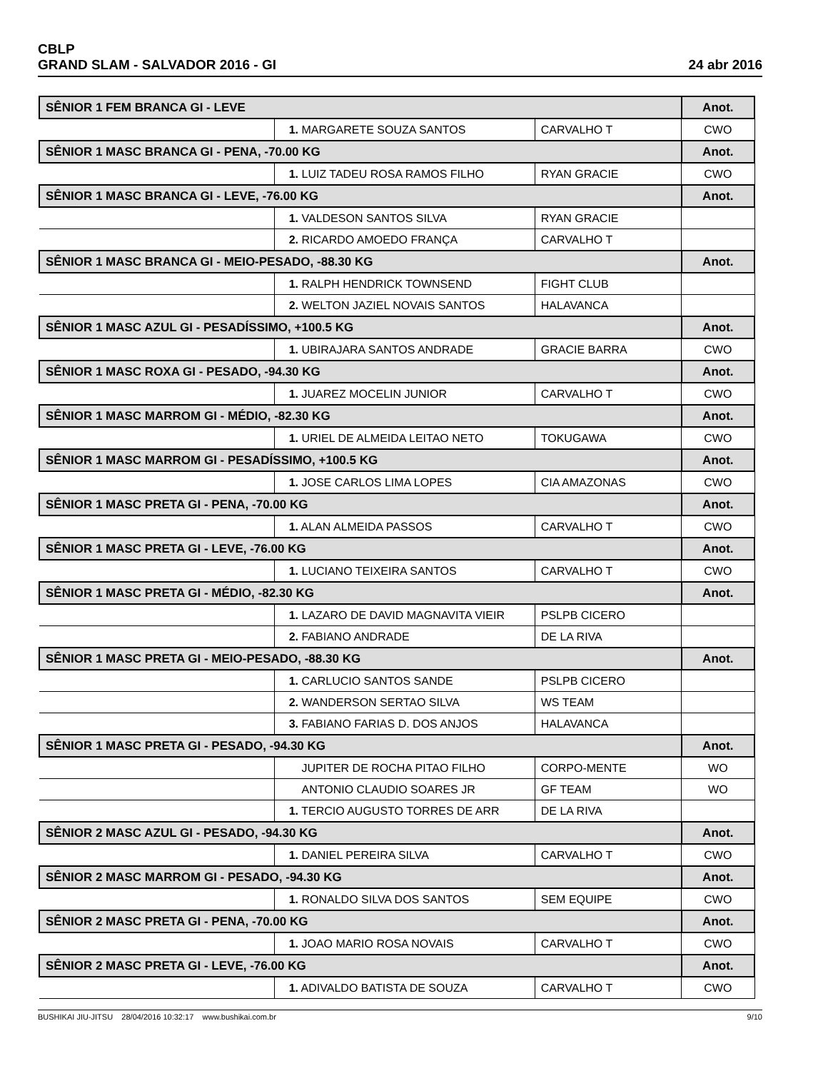CBLP
GRAND SLAM - SALVADOR 2016 - GI
24 abr 2016
| SÊNIOR 1 FEM BRANCA GI - LEVE | | | Anot. |
| | 1. MARGARETE SOUZA SANTOS | CARVALHO T | CWO |
| SÊNIOR 1 MASC BRANCA GI - PENA, -70.00 KG | | | Anot. |
| | 1. LUIZ TADEU ROSA RAMOS FILHO | RYAN GRACIE | CWO |
| SÊNIOR 1 MASC BRANCA GI - LEVE, -76.00 KG | | | Anot. |
| | 1. VALDESON SANTOS SILVA | RYAN GRACIE | |
| | 2. RICARDO AMOEDO FRANÇA | CARVALHO T | |
| SÊNIOR 1 MASC BRANCA GI - MEIO-PESADO, -88.30 KG | | | Anot. |
| | 1. RALPH HENDRICK TOWNSEND | FIGHT CLUB | |
| | 2. WELTON JAZIEL NOVAIS SANTOS | HALAVANCA | |
| SÊNIOR 1 MASC AZUL GI - PESADÍSSIMO, +100.5 KG | | | Anot. |
| | 1. UBIRAJARA SANTOS ANDRADE | GRACIE BARRA | CWO |
| SÊNIOR 1 MASC ROXA GI - PESADO, -94.30 KG | | | Anot. |
| | 1. JUAREZ MOCELIN JUNIOR | CARVALHO T | CWO |
| SÊNIOR 1 MASC MARROM GI - MÉDIO, -82.30 KG | | | Anot. |
| | 1. URIEL DE ALMEIDA LEITAO NETO | TOKUGAWA | CWO |
| SÊNIOR 1 MASC MARROM GI - PESADÍSSIMO, +100.5 KG | | | Anot. |
| | 1. JOSE CARLOS LIMA LOPES | CIA AMAZONAS | CWO |
| SÊNIOR 1 MASC PRETA GI - PENA, -70.00 KG | | | Anot. |
| | 1. ALAN ALMEIDA PASSOS | CARVALHO T | CWO |
| SÊNIOR 1 MASC PRETA GI - LEVE, -76.00 KG | | | Anot. |
| | 1. LUCIANO TEIXEIRA SANTOS | CARVALHO T | CWO |
| SÊNIOR 1 MASC PRETA GI - MÉDIO, -82.30 KG | | | Anot. |
| | 1. LAZARO DE DAVID MAGNAVITA VIEIR | PSLPB CICERO | |
| | 2. FABIANO ANDRADE | DE LA RIVA | |
| SÊNIOR 1 MASC PRETA GI - MEIO-PESADO, -88.30 KG | | | Anot. |
| | 1. CARLUCIO SANTOS SANDE | PSLPB CICERO | |
| | 2. WANDERSON SERTAO SILVA | WS TEAM | |
| | 3. FABIANO FARIAS D. DOS ANJOS | HALAVANCA | |
| SÊNIOR 1 MASC PRETA GI - PESADO, -94.30 KG | | | Anot. |
| | JUPITER DE ROCHA PITAO FILHO | CORPO-MENTE | WO |
| | ANTONIO CLAUDIO SOARES JR | GF TEAM | WO |
| | 1. TERCIO AUGUSTO TORRES DE ARR | DE LA RIVA | |
| SÊNIOR 2 MASC AZUL GI - PESADO, -94.30 KG | | | Anot. |
| | 1. DANIEL PEREIRA SILVA | CARVALHO T | CWO |
| SÊNIOR 2 MASC MARROM GI - PESADO, -94.30 KG | | | Anot. |
| | 1. RONALDO SILVA DOS SANTOS | SEM EQUIPE | CWO |
| SÊNIOR 2 MASC PRETA GI - PENA, -70.00 KG | | | Anot. |
| | 1. JOAO MARIO ROSA NOVAIS | CARVALHO T | CWO |
| SÊNIOR 2 MASC PRETA GI - LEVE, -76.00 KG | | | Anot. |
| | 1. ADIVALDO BATISTA DE SOUZA | CARVALHO T | CWO |
BUSHIKAI JIU-JITSU 28/04/2016 10:32:17 www.bushikai.com.br
9/10